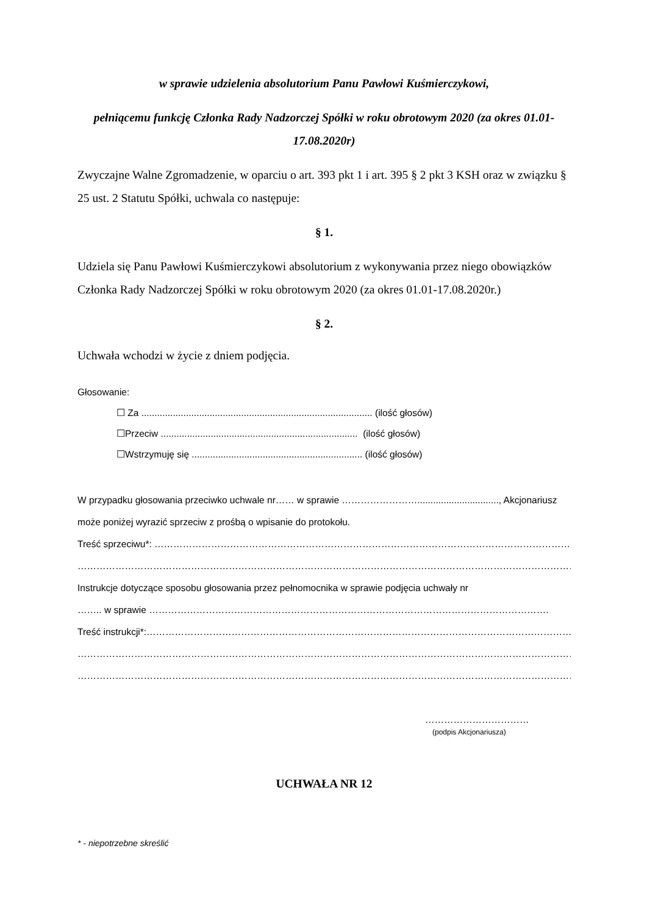w sprawie udzielenia absolutorium Panu Pawłowi Kuśmierczykowi,
pełniącemu funkcję Członka Rady Nadzorczej Spółki w roku obrotowym 2020 (za okres 01.01-17.08.2020r)
Zwyczajne Walne Zgromadzenie, w oparciu o art. 393 pkt 1 i art. 395 § 2 pkt 3 KSH oraz w związku § 25 ust. 2 Statutu Spółki, uchwala co następuje:
§ 1.
Udziela się Panu Pawłowi Kuśmierczykowi absolutorium z wykonywania przez niego obowiązków Członka Rady Nadzorczej Spółki w roku obrotowym 2020 (za okres 01.01-17.08.2020r.)
§ 2.
Uchwała wchodzi w życie z dniem podjęcia.
Głosowanie:
☐ Za ........................................................................................ (ilość głosów)
☐Przeciw ........................................................................... (ilość głosów)
☐Wstrzymuję się ................................................................. (ilość głosów)
W przypadku głosowania przeciwko uchwale nr…… w sprawie ……………………..............................., Akcjonariusz może poniżej wyrazić sprzeciw z prośbą o wpisanie do protokołu.
Treść sprzeciwu*: ………………………………………………………………………………………………………………………………………
……………………………………………………………………………………………………………………………………………………………
Instrukcje dotyczące sposobu głosowania przez pełnomocnika w sprawie podjęcia uchwały nr
…….. w sprawie ……………………………………………………………………………………………………………….
Treść instrukcji*:……………………………………………………………………………………………………………………………………
……………………………………………………………………………………………………………………………………………………………
……………………………………………………………………………………………………………………………………………………………
……………………………
(podpis Akcjonariusza)
UCHWAŁA NR 12
* - niepotrzebne skreślić